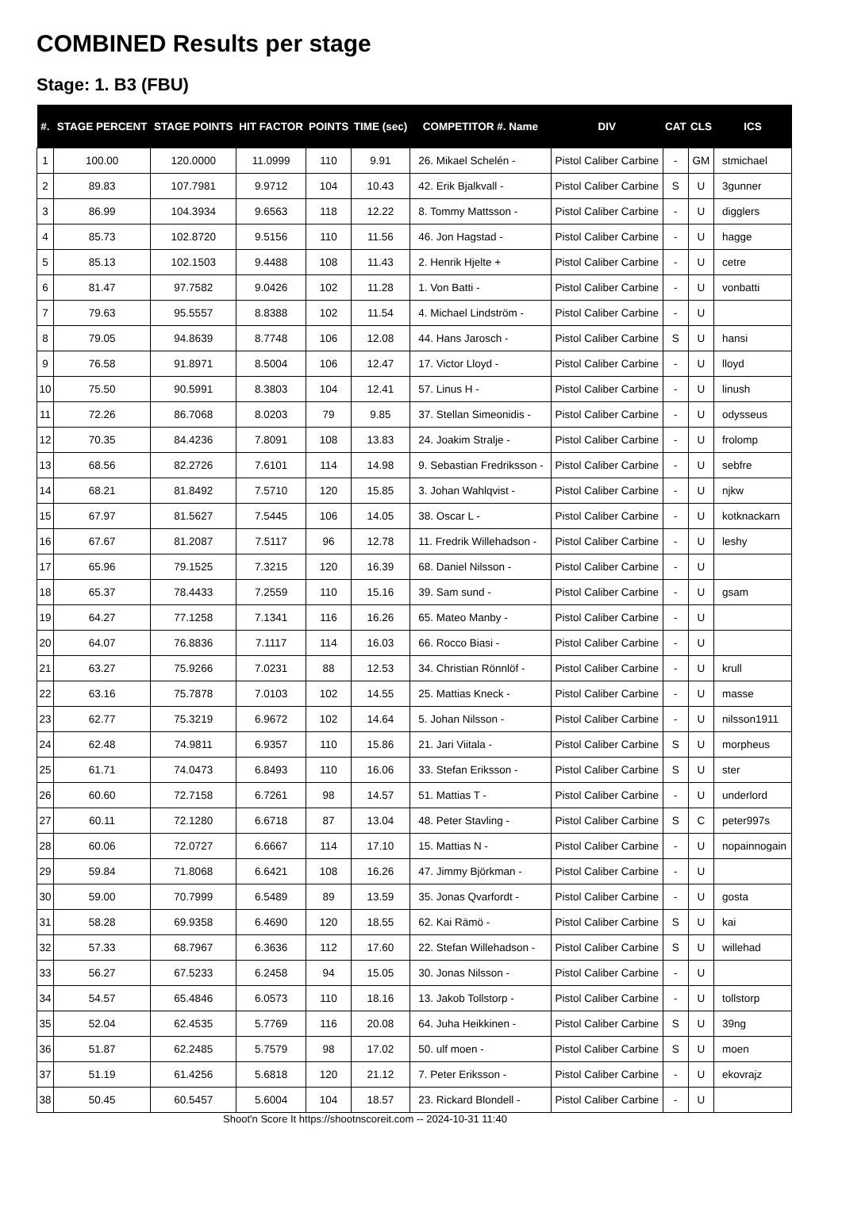COMBINED Results per stage
Stage: 1. B3 (FBU)
| #. | STAGE PERCENT | STAGE POINTS | HIT FACTOR | POINTS | TIME (sec) | COMPETITOR #. Name | DIV | CAT | CLS | ICS |
| --- | --- | --- | --- | --- | --- | --- | --- | --- | --- | --- |
| 1 | 100.00 | 120.0000 | 11.0999 | 110 | 9.91 | 26. Mikael Schelén - | Pistol Caliber Carbine | - | GM | stmichael |
| 2 | 89.83 | 107.7981 | 9.9712 | 104 | 10.43 | 42. Erik Bjalkvall - | Pistol Caliber Carbine | S | U | 3gunner |
| 3 | 86.99 | 104.3934 | 9.6563 | 118 | 12.22 | 8. Tommy Mattsson - | Pistol Caliber Carbine | - | U | digglers |
| 4 | 85.73 | 102.8720 | 9.5156 | 110 | 11.56 | 46. Jon Hagstad - | Pistol Caliber Carbine | - | U | hagge |
| 5 | 85.13 | 102.1503 | 9.4488 | 108 | 11.43 | 2. Henrik Hjelte + | Pistol Caliber Carbine | - | U | cetre |
| 6 | 81.47 | 97.7582 | 9.0426 | 102 | 11.28 | 1. Von Batti - | Pistol Caliber Carbine | - | U | vonbatti |
| 7 | 79.63 | 95.5557 | 8.8388 | 102 | 11.54 | 4. Michael Lindström - | Pistol Caliber Carbine | - | U | |
| 8 | 79.05 | 94.8639 | 8.7748 | 106 | 12.08 | 44. Hans Jarosch - | Pistol Caliber Carbine | S | U | hansi |
| 9 | 76.58 | 91.8971 | 8.5004 | 106 | 12.47 | 17. Victor Lloyd - | Pistol Caliber Carbine | - | U | lloyd |
| 10 | 75.50 | 90.5991 | 8.3803 | 104 | 12.41 | 57. Linus H - | Pistol Caliber Carbine | - | U | linush |
| 11 | 72.26 | 86.7068 | 8.0203 | 79 | 9.85 | 37. Stellan Simeonidis - | Pistol Caliber Carbine | - | U | odysseus |
| 12 | 70.35 | 84.4236 | 7.8091 | 108 | 13.83 | 24. Joakim Stralje - | Pistol Caliber Carbine | - | U | frolomp |
| 13 | 68.56 | 82.2726 | 7.6101 | 114 | 14.98 | 9. Sebastian Fredriksson - | Pistol Caliber Carbine | - | U | sebfre |
| 14 | 68.21 | 81.8492 | 7.5710 | 120 | 15.85 | 3. Johan Wahlqvist - | Pistol Caliber Carbine | - | U | njkw |
| 15 | 67.97 | 81.5627 | 7.5445 | 106 | 14.05 | 38. Oscar L - | Pistol Caliber Carbine | - | U | kotknackarn |
| 16 | 67.67 | 81.2087 | 7.5117 | 96 | 12.78 | 11. Fredrik Willehadson - | Pistol Caliber Carbine | - | U | leshy |
| 17 | 65.96 | 79.1525 | 7.3215 | 120 | 16.39 | 68. Daniel Nilsson - | Pistol Caliber Carbine | - | U | |
| 18 | 65.37 | 78.4433 | 7.2559 | 110 | 15.16 | 39. Sam sund - | Pistol Caliber Carbine | - | U | gsam |
| 19 | 64.27 | 77.1258 | 7.1341 | 116 | 16.26 | 65. Mateo Manby - | Pistol Caliber Carbine | - | U | |
| 20 | 64.07 | 76.8836 | 7.1117 | 114 | 16.03 | 66. Rocco Biasi - | Pistol Caliber Carbine | - | U | |
| 21 | 63.27 | 75.9266 | 7.0231 | 88 | 12.53 | 34. Christian Rönnlöf - | Pistol Caliber Carbine | - | U | krull |
| 22 | 63.16 | 75.7878 | 7.0103 | 102 | 14.55 | 25. Mattias Kneck - | Pistol Caliber Carbine | - | U | masse |
| 23 | 62.77 | 75.3219 | 6.9672 | 102 | 14.64 | 5. Johan Nilsson - | Pistol Caliber Carbine | - | U | nilsson1911 |
| 24 | 62.48 | 74.9811 | 6.9357 | 110 | 15.86 | 21. Jari Viitala - | Pistol Caliber Carbine | S | U | morpheus |
| 25 | 61.71 | 74.0473 | 6.8493 | 110 | 16.06 | 33. Stefan Eriksson - | Pistol Caliber Carbine | S | U | ster |
| 26 | 60.60 | 72.7158 | 6.7261 | 98 | 14.57 | 51. Mattias T - | Pistol Caliber Carbine | - | U | underlord |
| 27 | 60.11 | 72.1280 | 6.6718 | 87 | 13.04 | 48. Peter Stavling - | Pistol Caliber Carbine | S | C | peter997s |
| 28 | 60.06 | 72.0727 | 6.6667 | 114 | 17.10 | 15. Mattias N - | Pistol Caliber Carbine | - | U | nopainnogain |
| 29 | 59.84 | 71.8068 | 6.6421 | 108 | 16.26 | 47. Jimmy Björkman - | Pistol Caliber Carbine | - | U | |
| 30 | 59.00 | 70.7999 | 6.5489 | 89 | 13.59 | 35. Jonas Qvarfordt - | Pistol Caliber Carbine | - | U | gosta |
| 31 | 58.28 | 69.9358 | 6.4690 | 120 | 18.55 | 62. Kai Rämö - | Pistol Caliber Carbine | S | U | kai |
| 32 | 57.33 | 68.7967 | 6.3636 | 112 | 17.60 | 22. Stefan Willehadson - | Pistol Caliber Carbine | S | U | willehad |
| 33 | 56.27 | 67.5233 | 6.2458 | 94 | 15.05 | 30. Jonas Nilsson - | Pistol Caliber Carbine | - | U | |
| 34 | 54.57 | 65.4846 | 6.0573 | 110 | 18.16 | 13. Jakob Tollstorp - | Pistol Caliber Carbine | - | U | tollstorp |
| 35 | 52.04 | 62.4535 | 5.7769 | 116 | 20.08 | 64. Juha Heikkinen - | Pistol Caliber Carbine | S | U | 39ng |
| 36 | 51.87 | 62.2485 | 5.7579 | 98 | 17.02 | 50. ulf moen - | Pistol Caliber Carbine | S | U | moen |
| 37 | 51.19 | 61.4256 | 5.6818 | 120 | 21.12 | 7. Peter Eriksson - | Pistol Caliber Carbine | - | U | ekovrajz |
| 38 | 50.45 | 60.5457 | 5.6004 | 104 | 18.57 | 23. Rickard Blondell - | Pistol Caliber Carbine | - | U | |
Shoot'n Score It https://shootnscoreit.com -- 2024-10-31 11:40